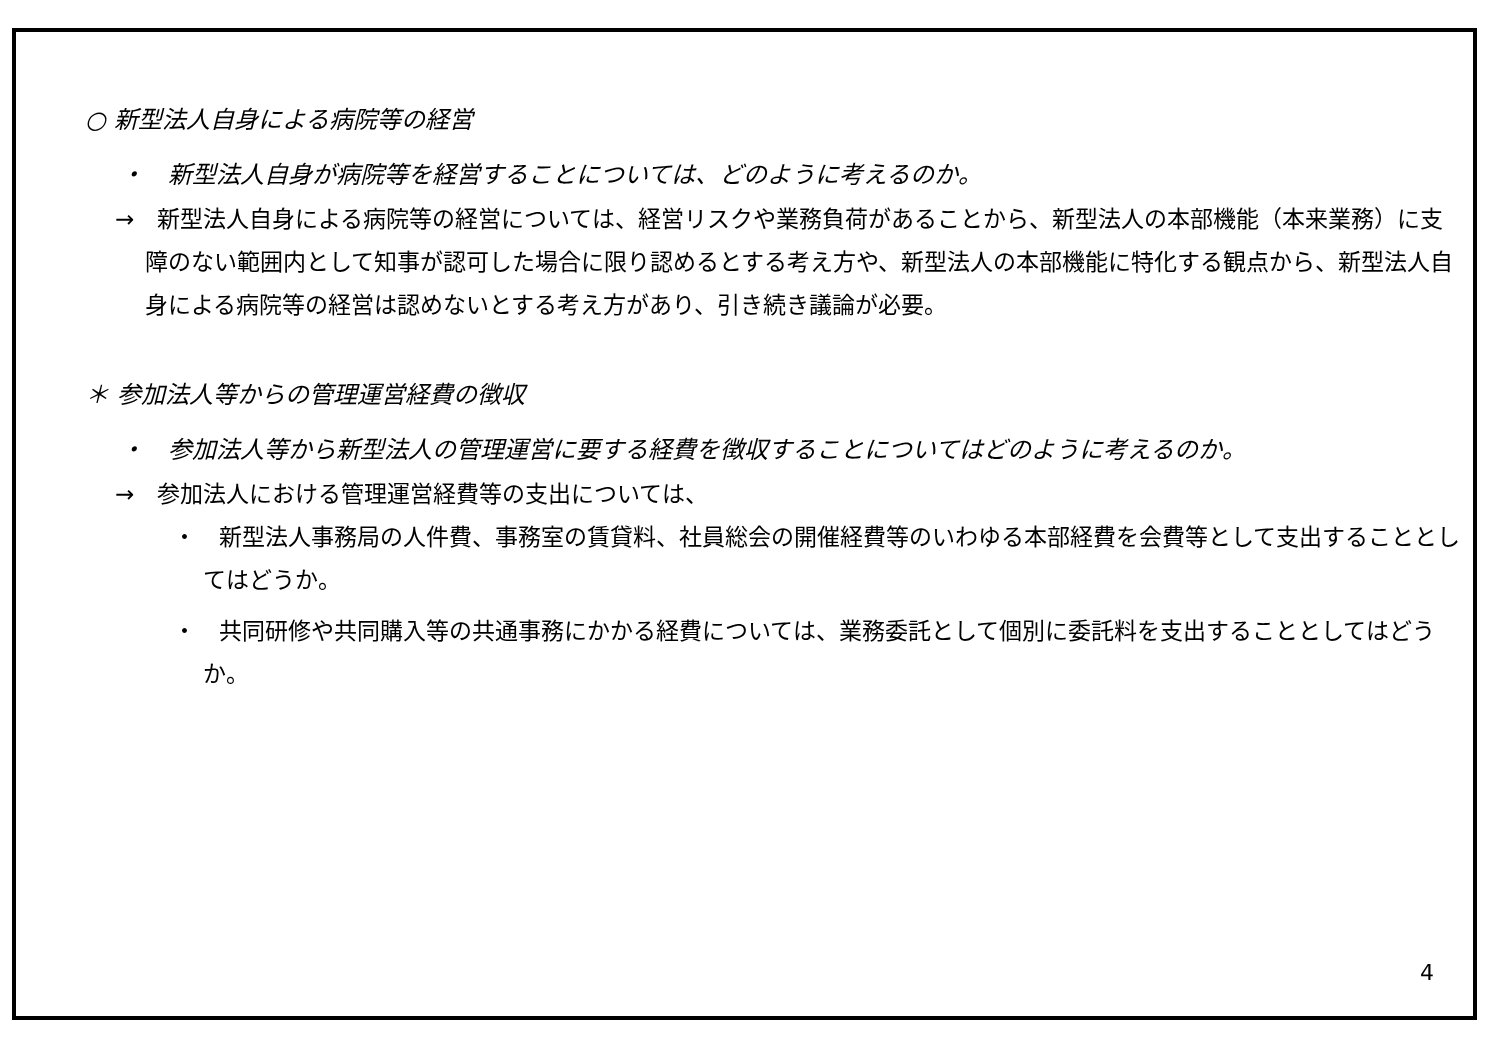○ 新型法人自身による病院等の経営
・　新型法人自身が病院等を経営することについては、どのように考えるのか。
→　新型法人自身による病院等の経営については、経営リスクや業務負荷があることから、新型法人の本部機能（本来業務）に支障のない範囲内として知事が認可した場合に限り認めるとする考え方や、新型法人の本部機能に特化する観点から、新型法人自身による病院等の経営は認めないとする考え方があり、引き続き議論が必要。
＊ 参加法人等からの管理運営経費の徴収
・　参加法人等から新型法人の管理運営に要する経費を徴収することについてはどのように考えるのか。
→　参加法人における管理運営経費等の支出については、
・　新型法人事務局の人件費、事務室の賃貸料、社員総会の開催経費等のいわゆる本部経費を会費等として支出することとしてはどうか。
・　共同研修や共同購入等の共通事務にかかる経費については、業務委託として個別に委託料を支出することとしてはどうか。
4